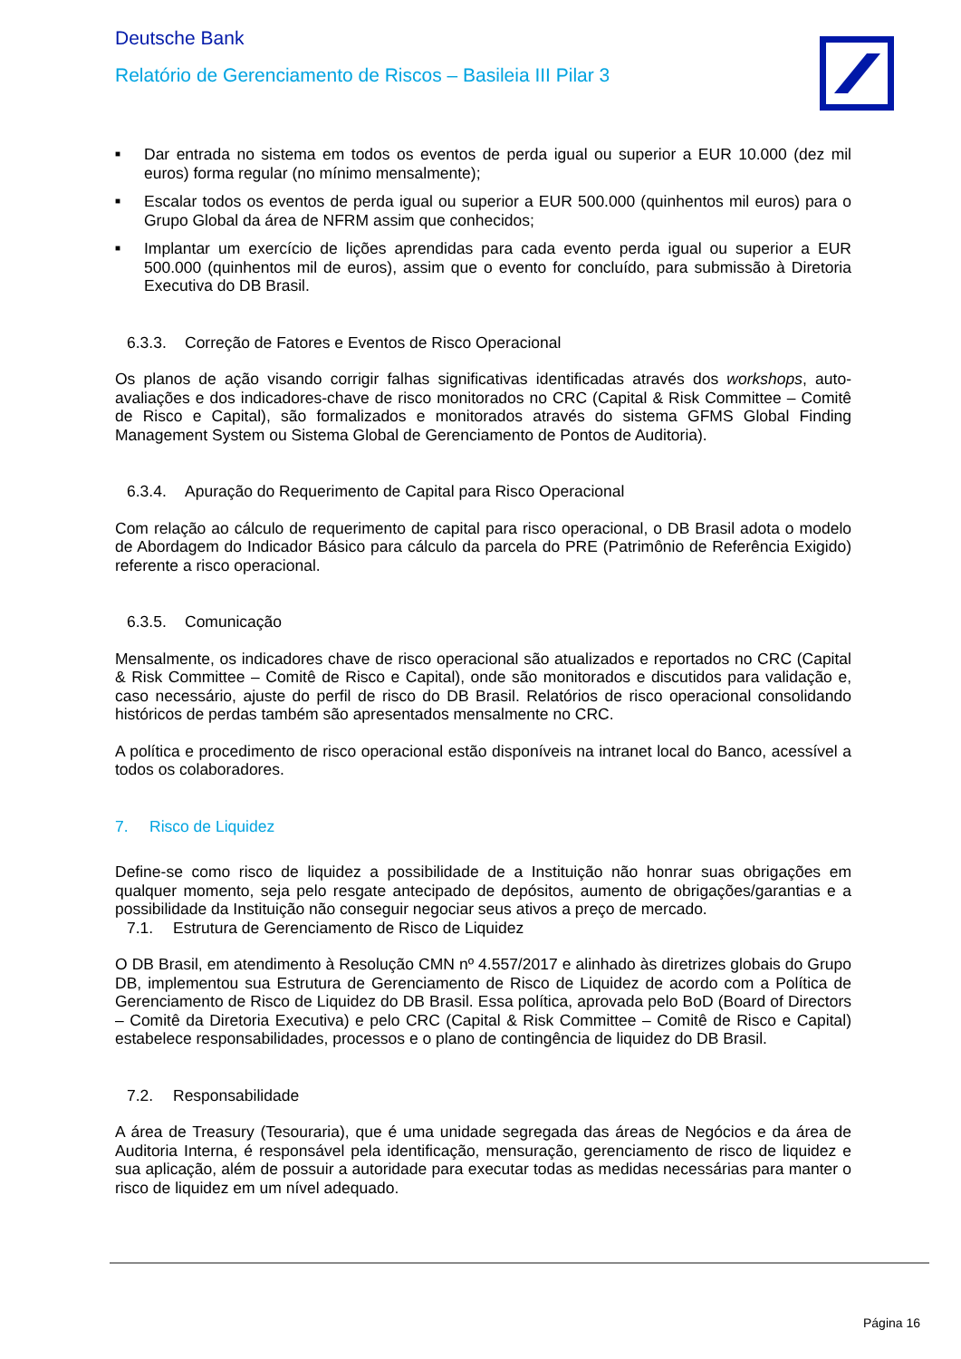Deutsche Bank
Relatório de Gerenciamento de Riscos – Basileia III Pilar 3
■ Dar entrada no sistema em todos os eventos de perda igual ou superior a EUR 10.000 (dez mil euros) forma regular (no mínimo mensalmente);
■ Escalar todos os eventos de perda igual ou superior a EUR 500.000 (quinhentos mil euros) para o Grupo Global da área de NFRM assim que conhecidos;
■ Implantar um exercício de lições aprendidas para cada evento perda igual ou superior a EUR 500.000 (quinhentos mil de euros), assim que o evento for concluído, para submissão à Diretoria Executiva do DB Brasil.
6.3.3. Correção de Fatores e Eventos de Risco Operacional
Os planos de ação visando corrigir falhas significativas identificadas através dos workshops, auto-avaliações e dos indicadores-chave de risco monitorados no CRC (Capital & Risk Committee – Comitê de Risco e Capital), são formalizados e monitorados através do sistema GFMS Global Finding Management System ou Sistema Global de Gerenciamento de Pontos de Auditoria).
6.3.4. Apuração do Requerimento de Capital para Risco Operacional
Com relação ao cálculo de requerimento de capital para risco operacional, o DB Brasil adota o modelo de Abordagem do Indicador Básico para cálculo da parcela do PRE (Patrimônio de Referência Exigido) referente a risco operacional.
6.3.5. Comunicação
Mensalmente, os indicadores chave de risco operacional são atualizados e reportados no CRC (Capital & Risk Committee – Comitê de Risco e Capital), onde são monitorados e discutidos para validação e, caso necessário, ajuste do perfil de risco do DB Brasil. Relatórios de risco operacional consolidando históricos de perdas também são apresentados mensalmente no CRC.
A política e procedimento de risco operacional estão disponíveis na intranet local do Banco, acessível a todos os colaboradores.
7. Risco de Liquidez
Define-se como risco de liquidez a possibilidade de a Instituição não honrar suas obrigações em qualquer momento, seja pelo resgate antecipado de depósitos, aumento de obrigações/garantias e a possibilidade da Instituição não conseguir negociar seus ativos a preço de mercado.
7.1. Estrutura de Gerenciamento de Risco de Liquidez
O DB Brasil, em atendimento à Resolução CMN nº 4.557/2017 e alinhado às diretrizes globais do Grupo DB, implementou sua Estrutura de Gerenciamento de Risco de Liquidez de acordo com a Política de Gerenciamento de Risco de Liquidez do DB Brasil. Essa política, aprovada pelo BoD (Board of Directors – Comitê da Diretoria Executiva) e pelo CRC (Capital & Risk Committee – Comitê de Risco e Capital) estabelece responsabilidades, processos e o plano de contingência de liquidez do DB Brasil.
7.2. Responsabilidade
A área de Treasury (Tesouraria), que é uma unidade segregada das áreas de Negócios e da área de Auditoria Interna, é responsável pela identificação, mensuração, gerenciamento de risco de liquidez e sua aplicação, além de possuir a autoridade para executar todas as medidas necessárias para manter o risco de liquidez em um nível adequado.
Página 16